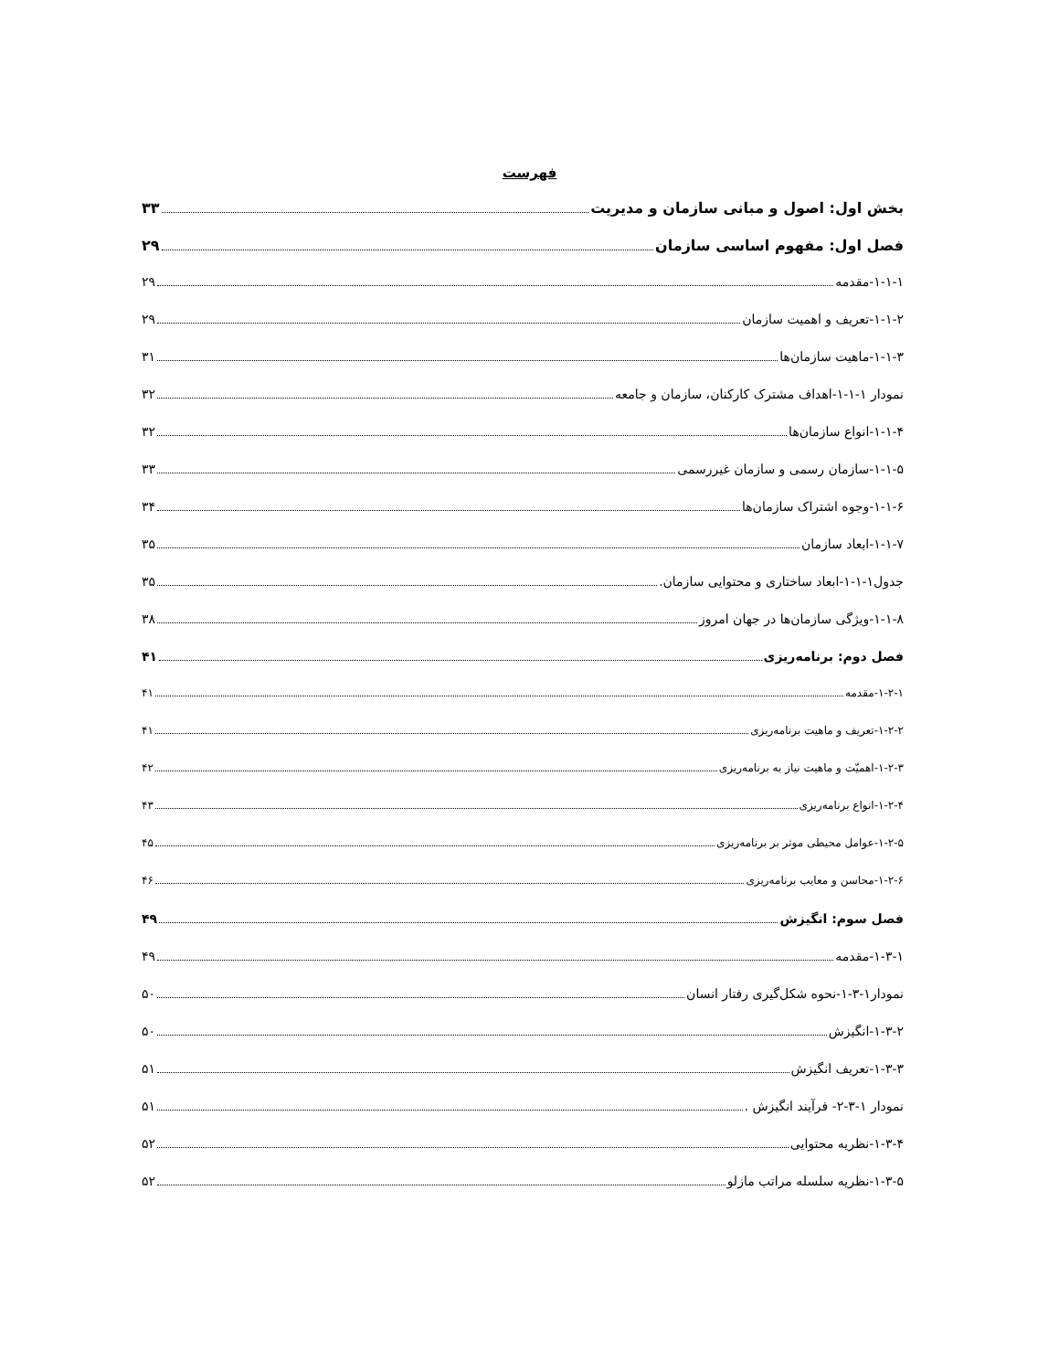فهرست
بخش اول: اصول و مبانی سازمان و مدیریت ۳۳
فصل اول: مفهوم اساسی سازمان ۲۹
۱-۱-۱-مقدمه ۲۹
۱-۱-۲-تعریف و اهمیت سازمان ۲۹
۱-۱-۳-ماهیت سازمان‌ها ۳۱
نمودار ۱-۱-۱-اهداف مشترک کارکنان، سازمان و جامعه ۳۲
۱-۱-۴-انواع سازمان‌ها ۳۲
۱-۱-۵-سازمان رسمی و سازمان غیررسمی ۳۳
۱-۱-۶-وجوه اشتراک سازمان‌ها ۳۴
۱-۱-۷-ابعاد سازمان ۳۵
جدول۱-۱-۱-ابعاد ساختاری و محتوایی سازمان. ۳۵
۱-۱-۸-ویژگی سازمان‌ها در جهان امروز ۳۸
فصل دوم: برنامه‌ریزی ۴۱
۱-۲-۱-مقدمه ۴۱
۱-۲-۲-تعریف و ماهیت برنامه‌ریزی ۴۱
۱-۲-۳-اهمیّت و ماهیت نیاز به برنامه‌ریزی ۴۲
۱-۲-۴-انواع برنامه‌ریزی ۴۳
۱-۲-۵-عوامل محیطی موثر بر برنامه‌ریزی ۴۵
۱-۲-۶-محاسن و معایب برنامه‌ریزی ۴۶
فصل سوم: انگیزش ۴۹
۱-۳-۱-مقدمه ۴۹
نمودار۱-۳-۱-نحوه شکل‌گیری رفتار انسان ۵۰
۱-۳-۲-انگیزش ۵۰
۱-۳-۳-تعریف انگیزش ۵۱
نمودار ۱-۳-۲- فرآیند انگیزش . ۵۱
۱-۳-۴-نظریه محتوایی ۵۲
۱-۳-۵-نظریه سلسله مراتب مازلو ۵۲